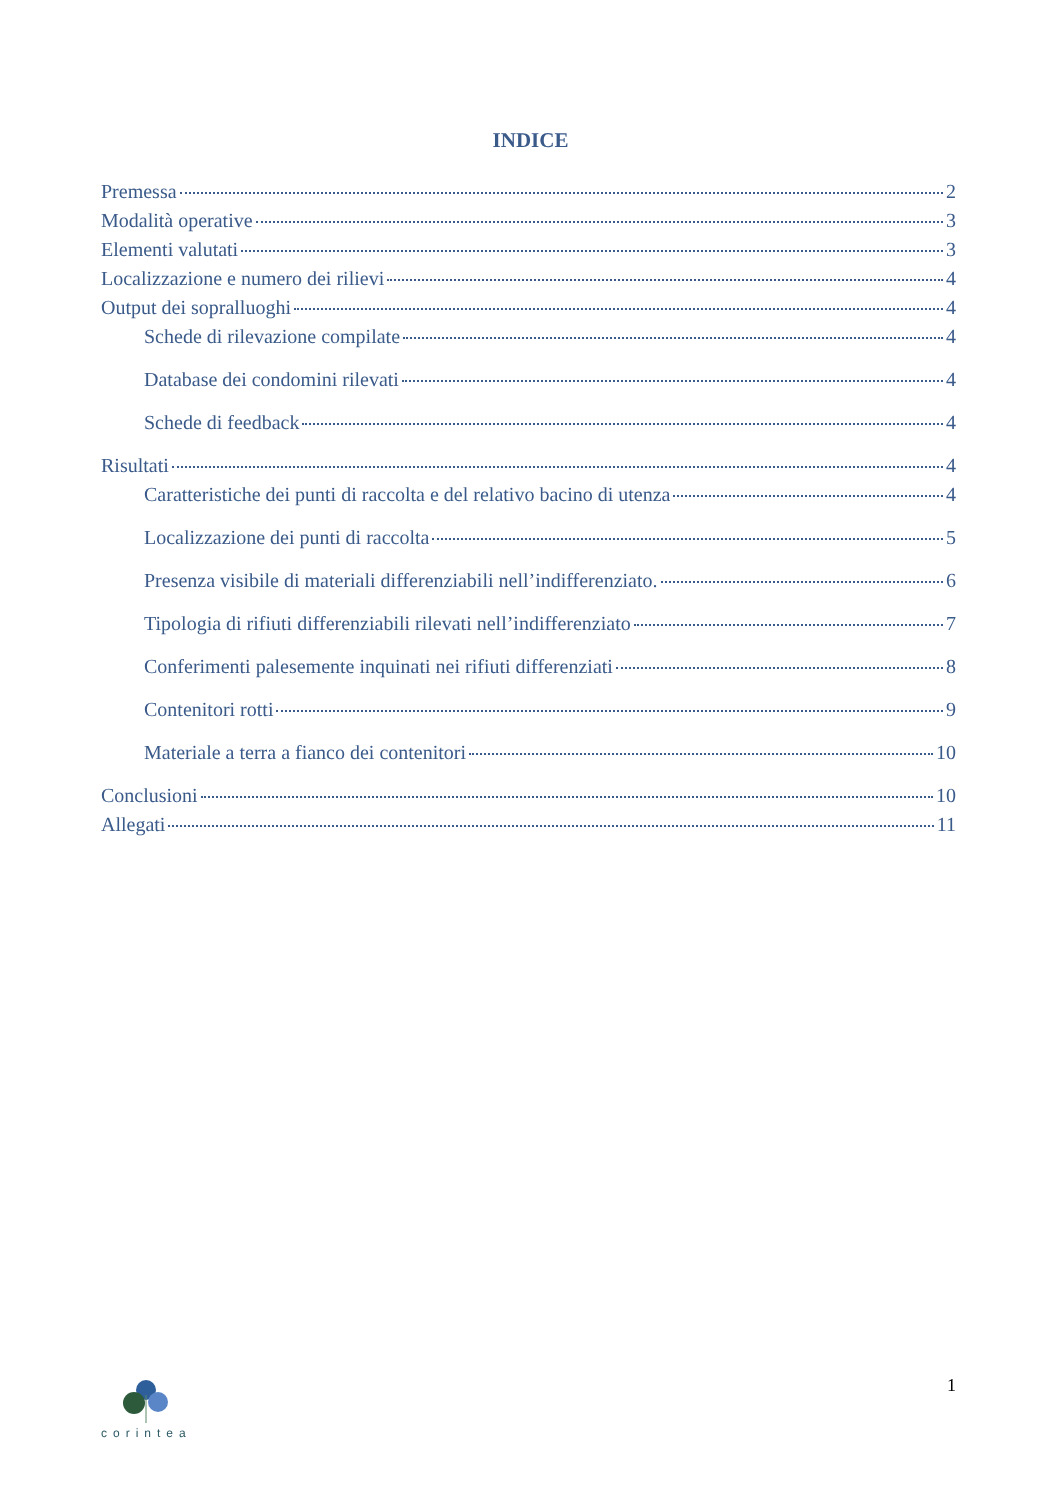INDICE
Premessa 2
Modalità operative 3
Elementi valutati 3
Localizzazione e numero dei rilievi 4
Output dei sopralluoghi 4
Schede di rilevazione compilate 4
Database dei condomini rilevati 4
Schede di feedback 4
Risultati 4
Caratteristiche dei punti di raccolta e del relativo bacino di utenza 4
Localizzazione dei punti di raccolta 5
Presenza visibile di materiali differenziabili nell’indifferenziato. 6
Tipologia di rifiuti differenziabili rilevati nell’indifferenziato 7
Conferimenti palesemente inquinati nei rifiuti differenziati 8
Contenitori rotti 9
Materiale a terra a fianco dei contenitori 10
Conclusioni 10
Allegati 11
corintea
1